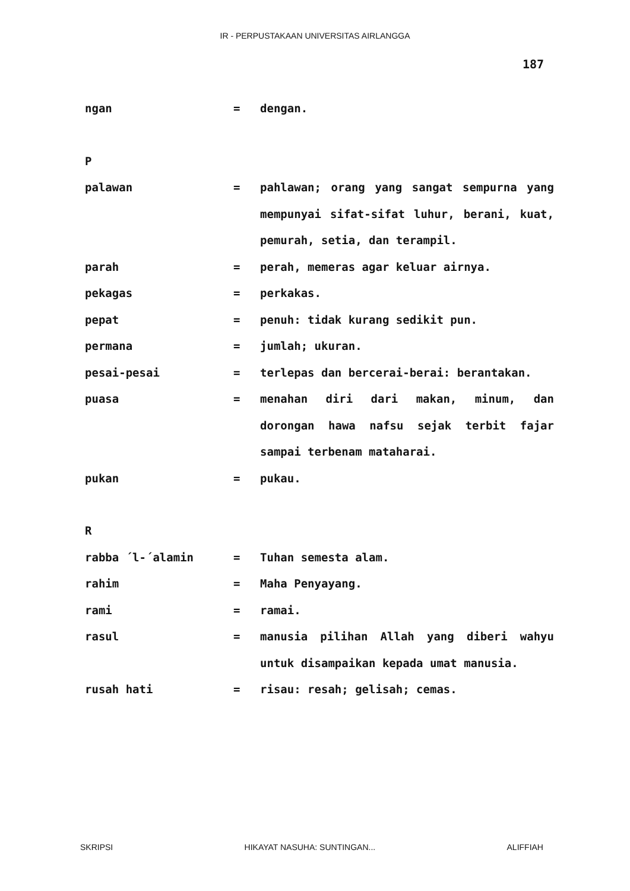IR - PERPUSTAKAAN UNIVERSITAS AIRLANGGA
187
ngan = dengan.
P
palawan = pahlawan; orang yang sangat sempurna yang mempunyai sifat-sifat luhur, berani, kuat, pemurah, setia, dan terampil.
parah = perah, memeras agar keluar airnya.
pekagas = perkakas.
pepat = penuh: tidak kurang sedikit pun.
permana = jumlah; ukuran.
pesai-pesai = terlepas dan bercerai-berai: berantakan.
puasa = menahan diri dari makan, minum, dan dorongan hawa nafsu sejak terbit fajar sampai terbenam mataharai.
pukan = pukau.
R
rabba ´l-´alamin = Tuhan semesta alam.
rahim = Maha Penyayang.
rami = ramai.
rasul = manusia pilihan Allah yang diberi wahyu untuk disampaikan kepada umat manusia.
rusah hati = risau: resah; gelisah; cemas.
SKRIPSI HIKAYAT NASUHA: SUNTINGAN... ALIFFIAH